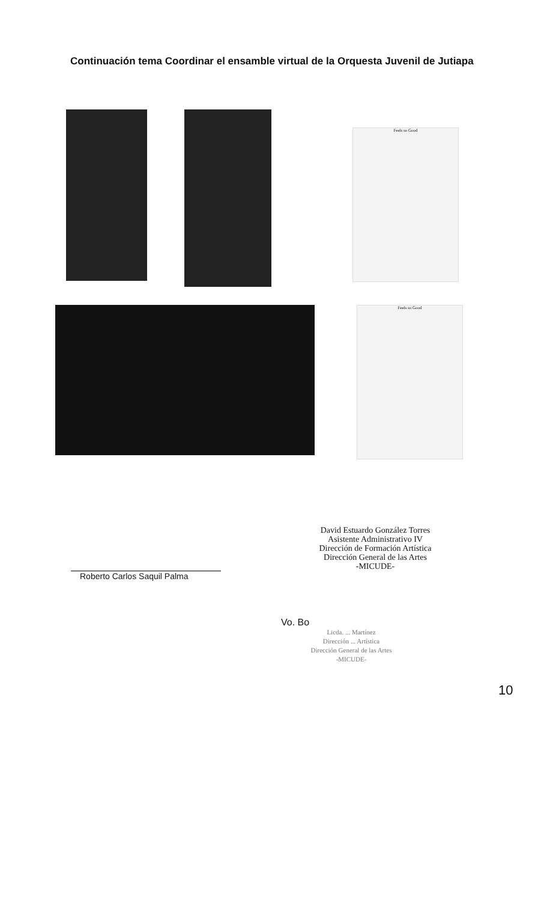Continuación tema Coordinar el ensamble virtual de la Orquesta Juvenil de Jutiapa
Feels so Good
Feels so Good
David Estuardo González Torres
Asistente Administrativo IV
Dirección de Formación Artística
Dirección General de las Artes
-MICUDE-
Roberto Carlos Saquil Palma
Vo. Bo
Licda. ... Martínez
Dirección ... Artística
Dirección General de las Artes
-MICUDE-
10